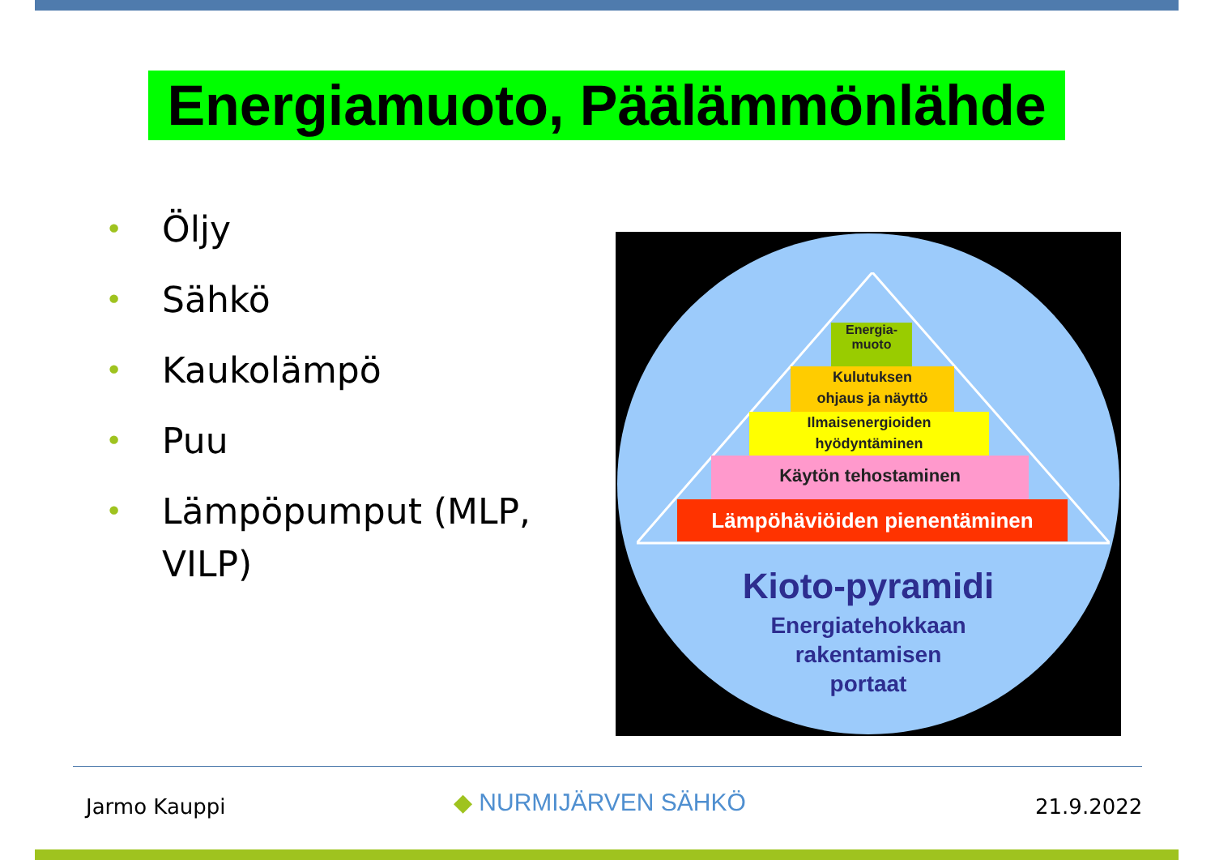Energiamuoto, Päälämmönlähde
• Öljy
• Sähkö
• Kaukolämpö
• Puu
• Lämpöpumput (MLP, VILP)
Energia-
muoto
Kulutuksen
ohjaus ja näyttö
Ilmaisenergioiden
hyödyntäminen
Käytön tehostaminen
Lämpöhäviöiden pienentäminen
Kioto-pyramidi
Energiatehokkaan
rakentamisen
portaat
Jarmo Kauppi ◆ NURMIJÄRVEN SÄHKÖ 21.9.2022